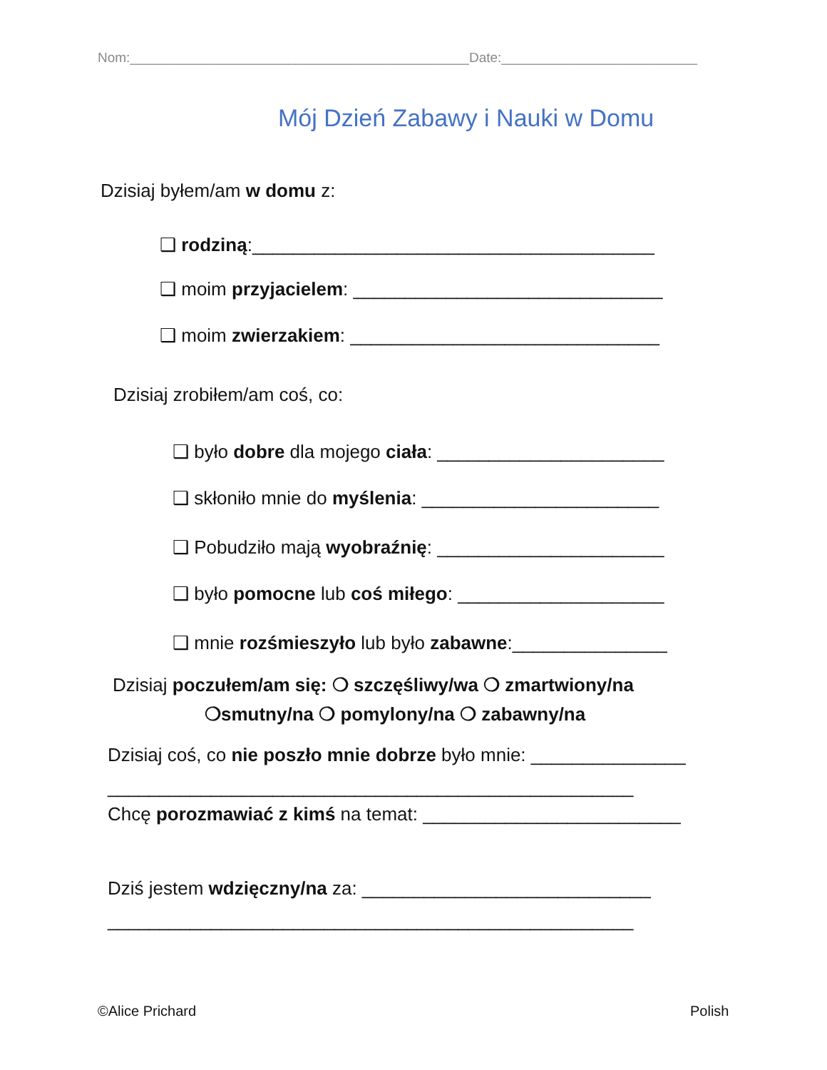Nom:_____________________________________________Date:__________________________
Mój Dzień Zabawy i Nauki w Domu
Dzisiaj byłem/am w domu z:
❑ rodziną:_______________________________________
❑ moim przyjacielem: ______________________________
❑ moim zwierzakiem: ______________________________
Dzisiaj zrobiłem/am coś, co:
❑ było dobre dla mojego ciała: ______________________
❑ skłoniło mnie do myślenia: _______________________
❑ Pobudziło mają wyobraźnię: ______________________
❑ było pomocne lub coś miłego: ____________________
❑ mnie rozśmieszyło lub było zabawne:_______________
Dzisiaj poczułem/am się: ❍ szczęśliwy/wa ❍ zmartwiony/na
❍smutny/na ❍ pomylony/na ❍ zabawny/na
Dzisiaj coś, co nie poszło mnie dobrze było mnie: _______________
___________________________________________________
Chcę porozmawiać z kimś na temat: _________________________
Dziś jestem wdzięczny/na za: ____________________________
___________________________________________________
©Alice Prichard Polish